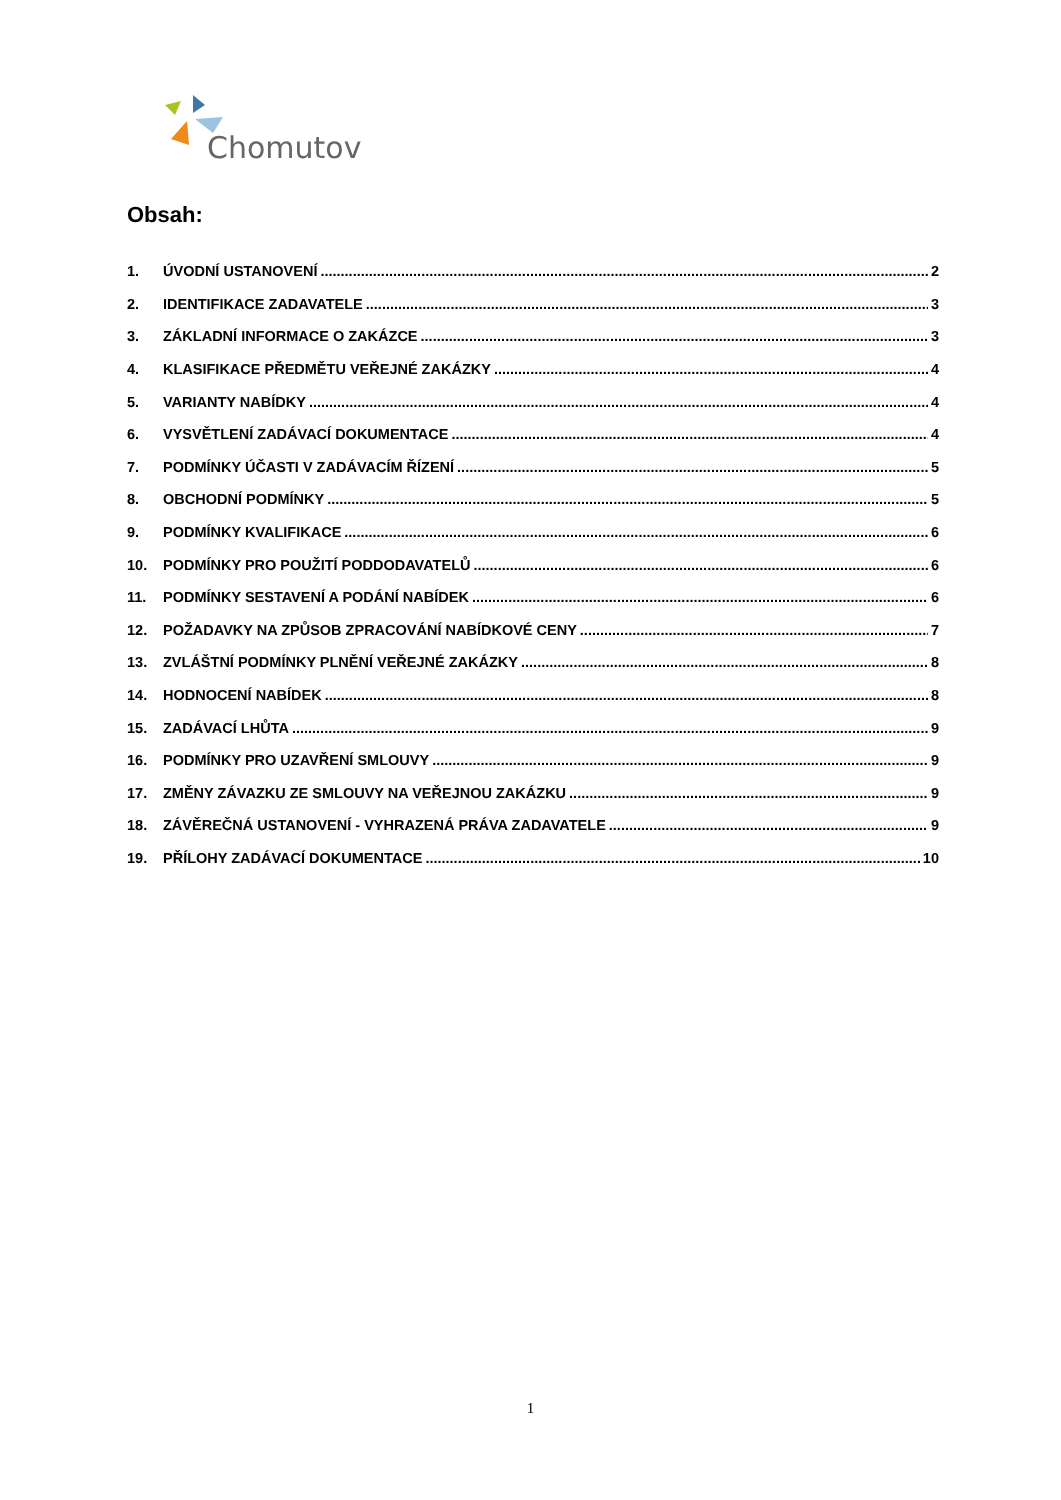Chomutov
Obsah:
1. ÚVODNÍ USTANOVENÍ 2
2. IDENTIFIKACE ZADAVATELE 3
3. ZÁKLADNÍ INFORMACE O ZAKÁZCE 3
4. KLASIFIKACE PŘEDMĚTU VEŘEJNÉ ZAKÁZKY 4
5. VARIANTY NABÍDKY 4
6. VYSVĚTLENÍ ZADÁVACÍ DOKUMENTACE 4
7. PODMÍNKY ÚČASTI V ZADÁVACÍM ŘÍZENÍ 5
8. OBCHODNÍ PODMÍNKY 5
9. PODMÍNKY KVALIFIKACE 6
10. PODMÍNKY PRO POUŽITÍ PODDODAVATELŮ 6
11. PODMÍNKY SESTAVENÍ A PODÁNÍ NABÍDEK 6
12. POŽADAVKY NA ZPŮSOB ZPRACOVÁNÍ NABÍDKOVÉ CENY 7
13. ZVLÁŠTNÍ PODMÍNKY PLNĚNÍ VEŘEJNÉ ZAKÁZKY 8
14. HODNOCENÍ NABÍDEK 8
15. ZADÁVACÍ LHŮTA 9
16. PODMÍNKY PRO UZAVŘENÍ SMLOUVY 9
17. ZMĚNY ZÁVAZKU ZE SMLOUVY NA VEŘEJNOU ZAKÁZKU 9
18. ZÁVĚREČNÁ USTANOVENÍ - VYHRAZENÁ PRÁVA ZADAVATELE 9
19. PŘÍLOHY ZADÁVACÍ DOKUMENTACE 10
1